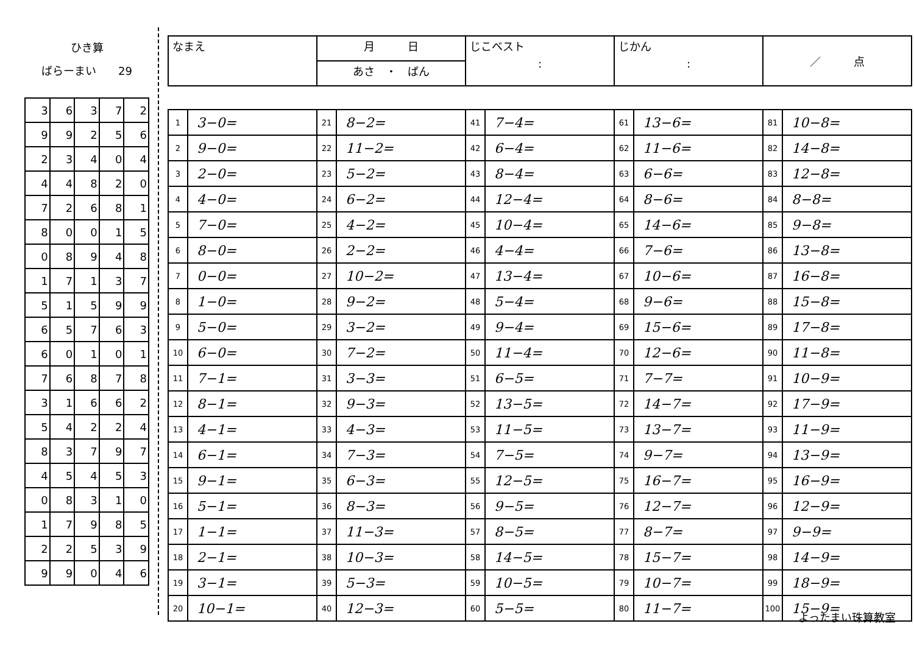ひき算
ばらーまい　　29
| 3 | 6 | 3 | 7 | 2 |
| 9 | 9 | 2 | 5 | 6 |
| 2 | 3 | 4 | 0 | 4 |
| 4 | 4 | 8 | 2 | 0 |
| 7 | 2 | 6 | 8 | 1 |
| 8 | 0 | 0 | 1 | 5 |
| 0 | 8 | 9 | 4 | 8 |
| 1 | 7 | 1 | 3 | 7 |
| 5 | 1 | 5 | 9 | 9 |
| 6 | 5 | 7 | 6 | 3 |
| 6 | 0 | 1 | 0 | 1 |
| 7 | 6 | 8 | 7 | 8 |
| 3 | 1 | 6 | 6 | 2 |
| 5 | 4 | 2 | 2 | 4 |
| 8 | 3 | 7 | 9 | 7 |
| 4 | 5 | 4 | 5 | 3 |
| 0 | 8 | 3 | 1 | 0 |
| 1 | 7 | 9 | 8 | 5 |
| 2 | 2 | 5 | 3 | 9 |
| 9 | 9 | 0 | 4 | 6 |
| なまえ | 月 日 | じこベスト : | じかん : | ／ 点 |
| | あさ ・ ばん | | | |
| 1 | 3−0= | 21 | 8−2= | 41 | 7−4= | 61 | 13−6= | 81 | 10−8= |
| 2 | 9−0= | 22 | 11−2= | 42 | 6−4= | 62 | 11−6= | 82 | 14−8= |
| 3 | 2−0= | 23 | 5−2= | 43 | 8−4= | 63 | 6−6= | 83 | 12−8= |
| 4 | 4−0= | 24 | 6−2= | 44 | 12−4= | 64 | 8−6= | 84 | 8−8= |
| 5 | 7−0= | 25 | 4−2= | 45 | 10−4= | 65 | 14−6= | 85 | 9−8= |
| 6 | 8−0= | 26 | 2−2= | 46 | 4−4= | 66 | 7−6= | 86 | 13−8= |
| 7 | 0−0= | 27 | 10−2= | 47 | 13−4= | 67 | 10−6= | 87 | 16−8= |
| 8 | 1−0= | 28 | 9−2= | 48 | 5−4= | 68 | 9−6= | 88 | 15−8= |
| 9 | 5−0= | 29 | 3−2= | 49 | 9−4= | 69 | 15−6= | 89 | 17−8= |
| 10 | 6−0= | 30 | 7−2= | 50 | 11−4= | 70 | 12−6= | 90 | 11−8= |
| 11 | 7−1= | 31 | 3−3= | 51 | 6−5= | 71 | 7−7= | 91 | 10−9= |
| 12 | 8−1= | 32 | 9−3= | 52 | 13−5= | 72 | 14−7= | 92 | 17−9= |
| 13 | 4−1= | 33 | 4−3= | 53 | 11−5= | 73 | 13−7= | 93 | 11−9= |
| 14 | 6−1= | 34 | 7−3= | 54 | 7−5= | 74 | 9−7= | 94 | 13−9= |
| 15 | 9−1= | 35 | 6−3= | 55 | 12−5= | 75 | 16−7= | 95 | 16−9= |
| 16 | 5−1= | 36 | 8−3= | 56 | 9−5= | 76 | 12−7= | 96 | 12−9= |
| 17 | 1−1= | 37 | 11−3= | 57 | 8−5= | 77 | 8−7= | 97 | 9−9= |
| 18 | 2−1= | 38 | 10−3= | 58 | 14−5= | 78 | 15−7= | 98 | 14−9= |
| 19 | 3−1= | 39 | 5−3= | 59 | 10−5= | 79 | 10−7= | 99 | 18−9= |
| 20 | 10−1= | 40 | 12−3= | 60 | 5−5= | 80 | 11−7= | 100 | 15−9= |
よったまい珠算教室